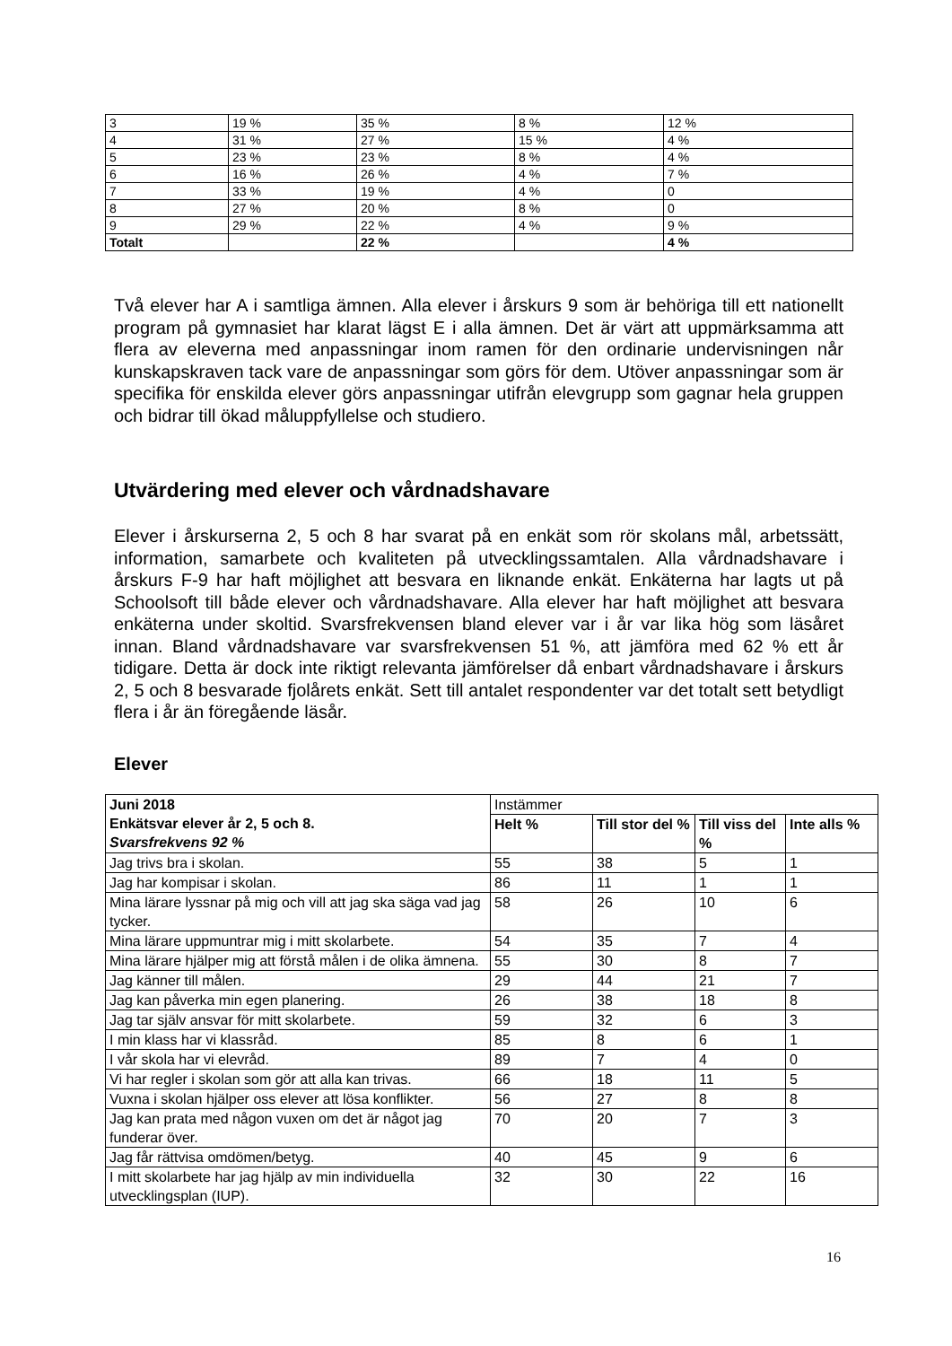| 3 | 19 % | 35 % | 8 % | 12 % |
| 4 | 31 % | 27 % | 15 % | 4 % |
| 5 | 23 % | 23 % | 8 % | 4 % |
| 6 | 16 % | 26 % | 4 % | 7 % |
| 7 | 33 % | 19 % | 4 % | 0 |
| 8 | 27 % | 20 % | 8 % | 0 |
| 9 | 29 % | 22 % | 4 % | 9 % |
| Totalt | | 22 % | | 4 % |
Två elever har A i samtliga ämnen. Alla elever i årskurs 9 som är behöriga till ett nationellt program på gymnasiet har klarat lägst E i alla ämnen. Det är värt att uppmärksamma att flera av eleverna med anpassningar inom ramen för den ordinarie undervisningen når kunskapskraven tack vare de anpassningar som görs för dem. Utöver anpassningar som är specifika för enskilda elever görs anpassningar utifrån elevgrupp som gagnar hela gruppen och bidrar till ökad måluppfyllelse och studiero.
Utvärdering med elever och vårdnadshavare
Elever i årskurserna 2, 5 och 8 har svarat på en enkät som rör skolans mål, arbetssätt, information, samarbete och kvaliteten på utvecklingssamtalen. Alla vårdnadshavare i årskurs F-9 har haft möjlighet att besvara en liknande enkät. Enkäterna har lagts ut på Schoolsoft till både elever och vårdnadshavare. Alla elever har haft möjlighet att besvara enkäterna under skoltid. Svarsfrekvensen bland elever var i år var lika hög som läsåret innan. Bland vårdnadshavare var svarsfrekvensen 51 %, att jämföra med 62 % ett år tidigare. Detta är dock inte riktigt relevanta jämförelser då enbart vårdnadshavare i årskurs 2, 5 och 8 besvarade fjolårets enkät. Sett till antalet respondenter var det totalt sett betydligt flera i år än föregående läsår.
Elever
| Juni 2018 Enkätsvar elever år 2, 5 och 8. Svarsfrekvens 92 % | Instämmer | | | |
| --- | --- | --- | --- | --- |
| | Helt % | Till stor del % | Till viss del % | Inte alls % |
| Jag trivs bra i skolan. | 55 | 38 | 5 | 1 |
| Jag har kompisar i skolan. | 86 | 11 | 1 | 1 |
| Mina lärare lyssnar på mig och vill att jag ska säga vad jag tycker. | 58 | 26 | 10 | 6 |
| Mina lärare uppmuntrar mig i mitt skolarbete. | 54 | 35 | 7 | 4 |
| Mina lärare hjälper mig att förstå målen i de olika ämnena. | 55 | 30 | 8 | 7 |
| Jag känner till målen. | 29 | 44 | 21 | 7 |
| Jag kan påverka min egen planering. | 26 | 38 | 18 | 8 |
| Jag tar själv ansvar för mitt skolarbete. | 59 | 32 | 6 | 3 |
| I min klass har vi klassråd. | 85 | 8 | 6 | 1 |
| I vår skola har vi elevråd. | 89 | 7 | 4 | 0 |
| Vi har regler i skolan som gör att alla kan trivas. | 66 | 18 | 11 | 5 |
| Vuxna i skolan hjälper oss elever att lösa konflikter. | 56 | 27 | 8 | 8 |
| Jag kan prata med någon vuxen om det är något jag funderar över. | 70 | 20 | 7 | 3 |
| Jag får rättvisa omdömen/betyg. | 40 | 45 | 9 | 6 |
| I mitt skolarbete har jag hjälp av min individuella utvecklingsplan (IUP). | 32 | 30 | 22 | 16 |
16